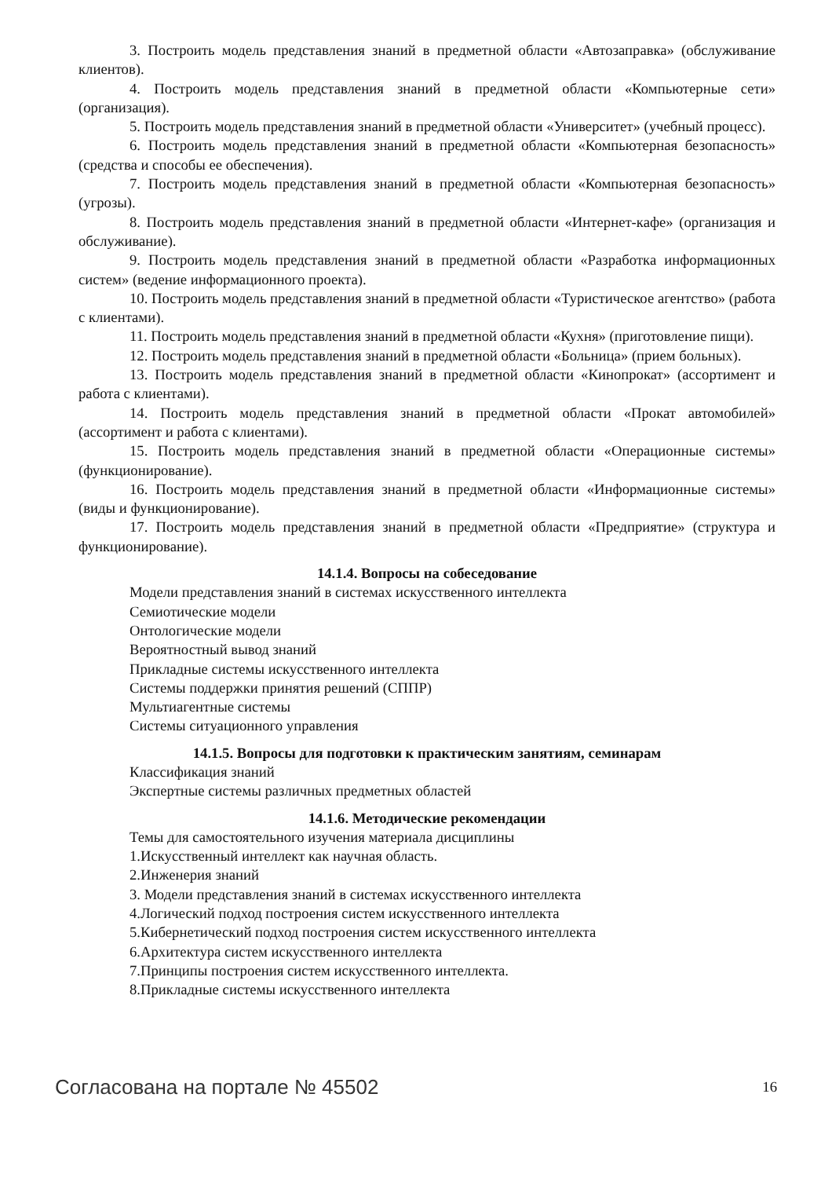3. Построить модель представления знаний в предметной области «Автозаправка» (обслуживание клиентов).
4. Построить модель представления знаний в предметной области «Компьютерные сети» (организация).
5. Построить модель представления знаний в предметной области «Университет» (учебный процесс).
6. Построить модель представления знаний в предметной области «Компьютерная безопасность» (средства и способы ее обеспечения).
7. Построить модель представления знаний в предметной области «Компьютерная безопасность» (угрозы).
8. Построить модель представления знаний в предметной области «Интернет-кафе» (организация и обслуживание).
9. Построить модель представления знаний в предметной области «Разработка информационных систем» (ведение информационного проекта).
10. Построить модель представления знаний в предметной области «Туристическое агентство» (работа с клиентами).
11. Построить модель представления знаний в предметной области «Кухня» (приготовление пищи).
12. Построить модель представления знаний в предметной области «Больница» (прием больных).
13. Построить модель представления знаний в предметной области «Кинопрокат» (ассортимент и работа с клиентами).
14. Построить модель представления знаний в предметной области «Прокат автомобилей» (ассортимент и работа с клиентами).
15. Построить модель представления знаний в предметной области «Операционные системы» (функционирование).
16. Построить модель представления знаний в предметной области «Информационные системы» (виды и функционирование).
17. Построить модель представления знаний в предметной области «Предприятие» (структура и функционирование).
14.1.4. Вопросы на собеседование
Модели представления знаний в системах искусственного интеллекта
Семиотические модели
Онтологические модели
Вероятностный вывод знаний
Прикладные системы искусственного интеллекта
Системы поддержки принятия решений (СППР)
Мультиагентные системы
Системы ситуационного управления
14.1.5. Вопросы для подготовки к практическим занятиям, семинарам
Классификация знаний
Экспертные системы различных предметных областей
14.1.6. Методические рекомендации
Темы для самостоятельного изучения материала дисциплины
1.Искусственный интеллект как научная область.
2.Инженерия знаний
3. Модели представления знаний в системах искусственного интеллекта
4.Логический подход построения систем искусственного интеллекта
5.Кибернетический подход построения систем искусственного интеллекта
6.Архитектура систем искусственного интеллекта
7.Принципы построения систем искусственного интеллекта.
8.Прикладные системы искусственного интеллекта
Согласована на портале № 45502 16